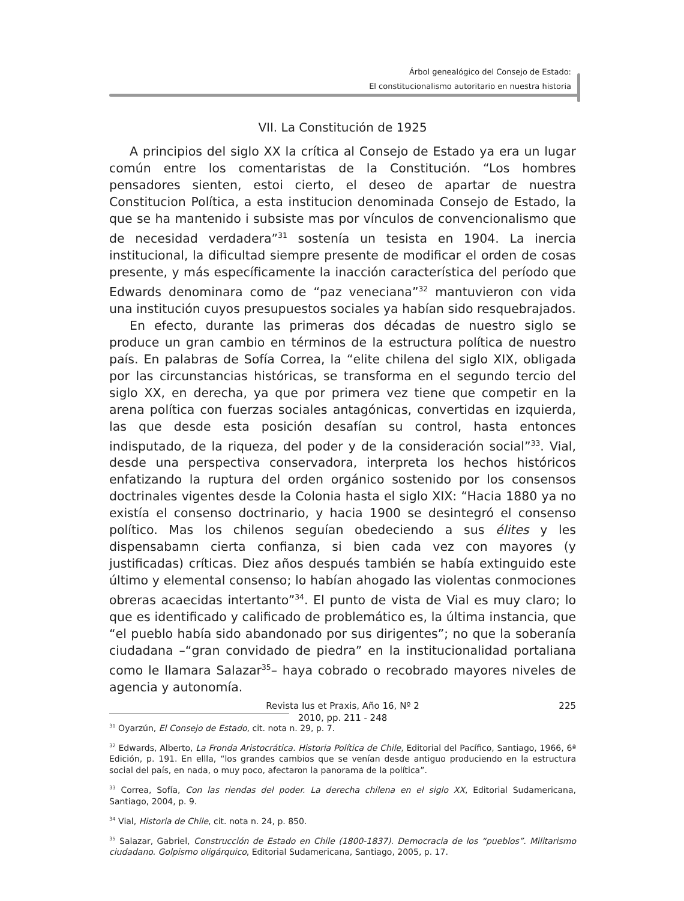Árbol genealógico del Consejo de Estado:
El constitucionalismo autoritario en nuestra historia
VII. La Constitución de 1925
A principios del siglo XX la crítica al Consejo de Estado ya era un lugar común entre los comentaristas de la Constitución. “Los hombres pensadores sienten, estoi cierto, el deseo de apartar de nuestra Constitucion Política, a esta institucion denominada Consejo de Estado, la que se ha mantenido i subsiste mas por vínculos de convencionalismo que de necesidad verdadera”<sup>31</sup> sostenía un tesista en 1904. La inercia institucional, la dificultad siempre presente de modificar el orden de cosas presente, y más específicamente la inacción característica del período que Edwards denominara como de “paz veneciana”<sup>32</sup> mantuvieron con vida una institución cuyos presupuestos sociales ya habían sido resquebrajados.
En efecto, durante las primeras dos décadas de nuestro siglo se produce un gran cambio en términos de la estructura política de nuestro país. En palabras de Sofía Correa, la “elite chilena del siglo XIX, obligada por las circunstancias históricas, se transforma en el segundo tercio del siglo XX, en derecha, ya que por primera vez tiene que competir en la arena política con fuerzas sociales antagónicas, convertidas en izquierda, las que desde esta posición desafían su control, hasta entonces indisputado, de la riqueza, del poder y de la consideración social”<sup>33</sup>. Vial, desde una perspectiva conservadora, interpreta los hechos históricos enfatizando la ruptura del orden orgánico sostenido por los consensos doctrinales vigentes desde la Colonia hasta el siglo XIX: “Hacia 1880 ya no existía el consenso doctrinario, y hacia 1900 se desintegró el consenso político. Mas los chilenos seguían obedeciendo a sus élites y les dispensabamn cierta confianza, si bien cada vez con mayores (y justificadas) críticas. Diez años después también se había extinguido este último y elemental consenso; lo habían ahogado las violentas conmociones obreras acaecidas intertanto”<sup>34</sup>. El punto de vista de Vial es muy claro; lo que es identificado y calificado de problemático es, la última instancia, que “el pueblo había sido abandonado por sus dirigentes”; no que la soberanía ciudadana –“gran convidado de piedra” en la institucionalidad portaliana como le llamara Salazar<sup>35</sup>– haya cobrado o recobrado mayores niveles de agencia y autonomía.
<sup>31</sup> Oyarzún, El Consejo de Estado, cit. nota n. 29, p. 7.
<sup>32</sup> Edwards, Alberto, La Fronda Aristocrática. Historia Política de Chile, Editorial del Pacífico, Santiago, 1966, 6ª Edición, p. 191. En ellla, “los grandes cambios que se venían desde antiguo produciendo en la estructura social del país, en nada, o muy poco, afectaron la panorama de la política”.
<sup>33</sup> Correa, Sofía, Con las riendas del poder. La derecha chilena en el siglo XX, Editorial Sudamericana, Santiago, 2004, p. 9.
<sup>34</sup> Vial, Historia de Chile, cit. nota n. 24, p. 850.
<sup>35</sup> Salazar, Gabriel, Construcción de Estado en Chile (1800-1837). Democracia de los “pueblos”. Militarismo ciudadano. Golpismo oligárquico, Editorial Sudamericana, Santiago, 2005, p. 17.
Revista Ius et Praxis, Año 16, Nº 2
2010, pp. 211 - 248
225